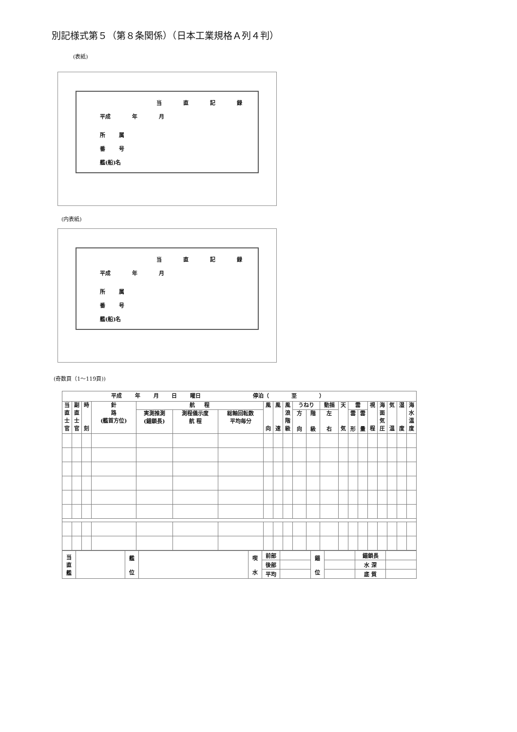別記様式第５（第８条関係）（日本工業規格Ａ列４判）
(表紙)
当 直 記 録
平成 年 月
所 属
番 号
艦(船)名
(内表紙)
当 直 記 録
平成 年 月
所 属
番 号
艦(船)名
(奇数頁（1～119頁))
| 平成 年 月 日 曜日 停泊（ 至 ） | | | | | | | | | | | | | | | | | | | | |
| --- | --- | --- | --- | --- | --- | --- | --- | --- | --- | --- | --- | --- | --- | --- | --- | --- | --- | --- | --- | --- |
| 当 直 士 官 | 副 直 士 官 | 時 刻 | 針 路 (艦首方位) | 航 程 | | | 風 向 | 風 速 | 風 浪 階 級 | うねり | | 動揺 | 天 気 | 雲 | | 視 程 | 海 面 気 圧 | 気 温 | 湿 度 | 海 水 温 度 |
| | | | | 実測推測 (錨鎖長) | 測程儀示度 航 程 | 総軸回転数 平均毎分 | | | | 方 向 | 階 級 | 左 右 | | 雲 形 | 雲 量 | | | | | |
| 当 直 艦 | | 艦 位 | | 喫 水 | 前部 | | 錨 位 | | 錨鎖長 | |
| | | | | | 後部 | | | | 水 深 | |
| | | | | | 平均 | | | | 底 質 | |